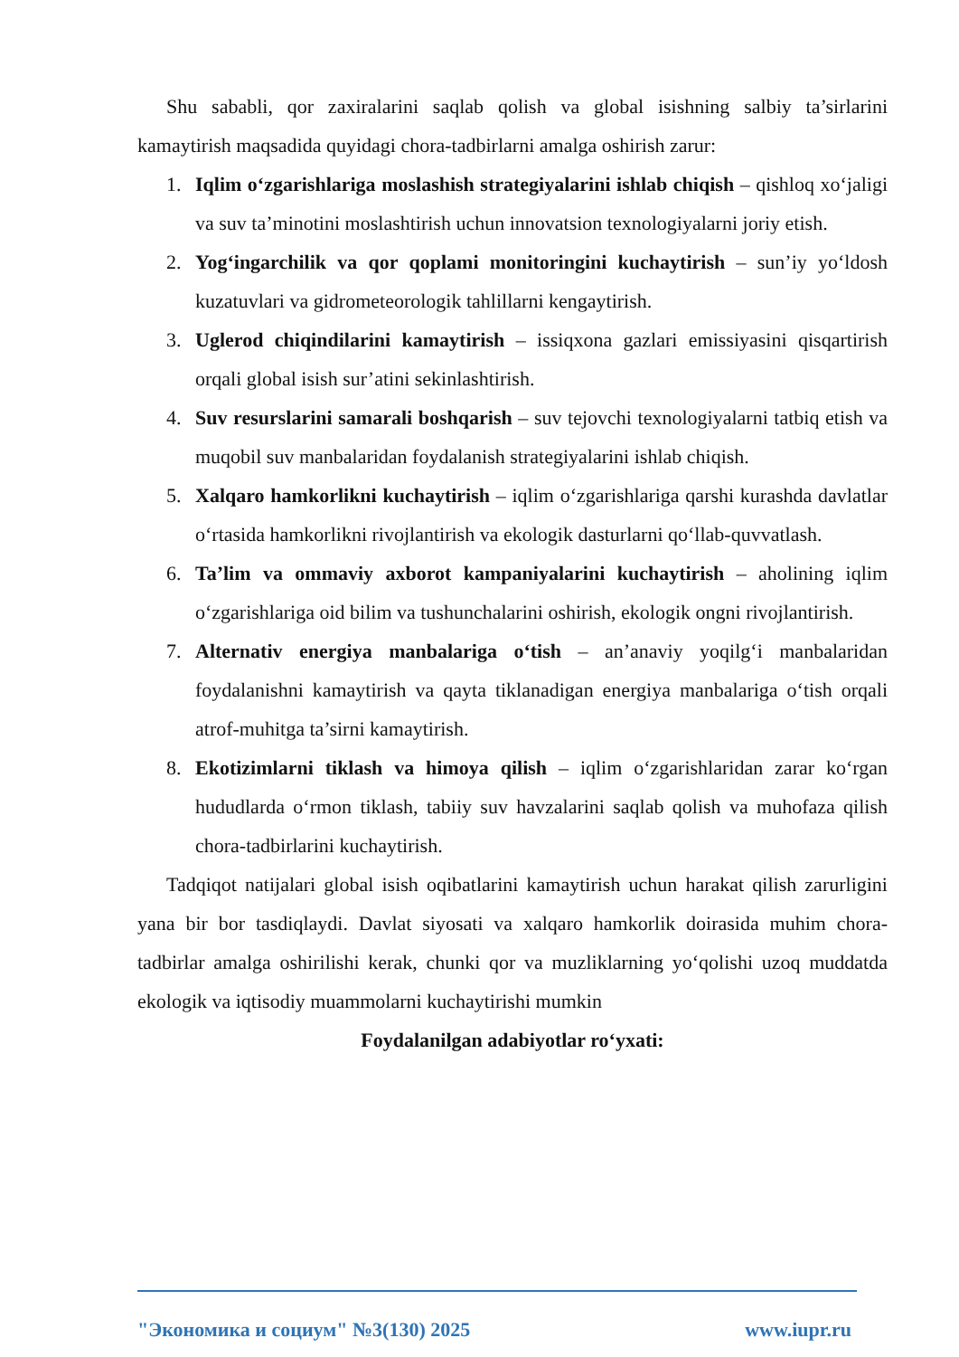Shu sababli, qor zaxiralarini saqlab qolish va global isishning salbiy ta’sirlarini kamaytirish maqsadida quyidagi chora-tadbirlarni amalga oshirish zarur:
1. Iqlim o‘zgarishlariga moslashish strategiyalarini ishlab chiqish – qishloq xo‘jaligi va suv ta’minotini moslashtirish uchun innovatsion texnologiyalarni joriy etish.
2. Yog‘ingarchilik va qor qoplami monitoringini kuchaytirish – sun’iy yo‘ldosh kuzatuvlari va gidrometeorologik tahlillarni kengaytirish.
3. Uglerod chiqindilarini kamaytirish – issiqxona gazlari emissiyasini qisqartirish orqali global isish sur’atini sekinlashtirish.
4. Suv resurslarini samarali boshqarish – suv tejovchi texnologiyalarni tatbiq etish va muqobil suv manbalaridan foydalanish strategiyalarini ishlab chiqish.
5. Xalqaro hamkorlikni kuchaytirish – iqlim o‘zgarishlariga qarshi kurashda davlatlar o‘rtasida hamkorlikni rivojlantirish va ekologik dasturlarni qo‘llab-quvvatlash.
6. Ta’lim va ommaviy axborot kampaniyalarini kuchaytirish – aholining iqlim o‘zgarishlariga oid bilim va tushunchalarini oshirish, ekologik ongni rivojlantirish.
7. Alternativ energiya manbalariga o‘tish – an’anaviy yoqilg‘i manbalaridan foydalanishni kamaytirish va qayta tiklanadigan energiya manbalariga o‘tish orqali atrof-muhitga ta’sirni kamaytirish.
8. Ekotizimlarni tiklash va himoya qilish – iqlim o‘zgarishlaridan zarar ko‘rgan hududlarda o‘rmon tiklash, tabiiy suv havzalarini saqlab qolish va muhofaza qilish chora-tadbirlarini kuchaytirish.
Tadqiqot natijalari global isish oqibatlarini kamaytirish uchun harakat qilish zarurligini yana bir bor tasdiqlaydi. Davlat siyosati va xalqaro hamkorlik doirasida muhim chora-tadbirlar amalga oshirilishi kerak, chunki qor va muzliklarning yo‘qolishi uzoq muddatda ekologik va iqtisodiy muammolarni kuchaytirishi mumkin
Foydalanilgan adabiyotlar ro‘yxati:
"Экономика и социум" №3(130) 2025 www.iupr.ru